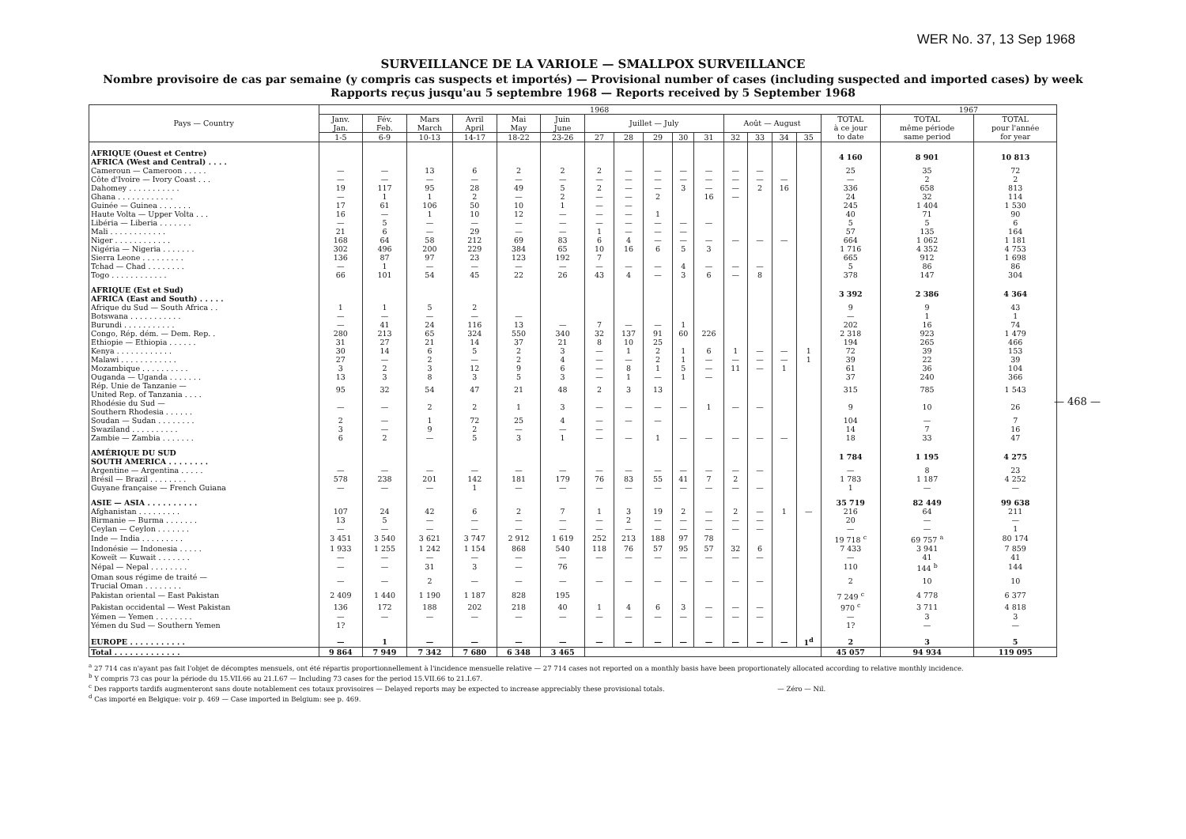WER No. 37, 13 Sep 1968
SURVEILLANCE DE LA VARIOLE — SMALLPOX SURVEILLANCE
Nombre provisoire de cas par semaine (y compris cas suspects et importés) — Provisional number of cases (including suspected and imported cases) by week
Rapports reçus jusqu'au 5 septembre 1968 — Reports received by 5 September 1968
| Pays — Country | 1968 | | | | | | | | | | | | | | | | 1967 | |
| --- | --- | --- | --- | --- | --- | --- | --- | --- | --- | --- | --- | --- | --- | --- | --- | --- | --- | --- |
| | Janv. Jan. | Fév. Feb. | Mars March | Avril April | Mai May | Juin June | Juillet — July | | | | | Août — August | | | | TOTAL à ce jour to date | TOTAL même période same period | TOTAL pour l'année for year |
| | 1-5 | 6-9 | 10-13 | 14-17 | 18-22 | 23-26 | 27 | 28 | 29 | 30 | 31 | 32 | 33 | 34 | 35 | | | |
| AFRIQUE (Ouest et Centre) AFRICA (West and Central) . . . . | | | | | | | | | | | | | | | | 4 160 | 8 901 | 10 813 |
| Cameroun — Cameroon . . . . . | — | — | 13 | 6 | 2 | 2 | 2 | — | — | — | — | — | — | | | 25 | 35 | 72 |
| Côte d'Ivoire — Ivory Coast . . . | — | — | — | — | — | — | — | — | — | — | — | — | — | — | | — | 2 | 2 |
| Dahomey . . . . . . . . . . . | 19 | 117 | 95 | 28 | 49 | 5 | 2 | — | — | 3 | — | — | 2 | 16 | | 336 | 658 | 813 |
| Ghana . . . . . . . . . . . . | — | 1 | 1 | 2 | — | 2 | — | — | 2 | | 16 | — | | | | 24 | 32 | 114 |
| Guinée — Guinea . . . . . . . | 17 | 61 | 106 | 50 | 10 | 1 | — | — | | | | | | | | 245 | 1 404 | 1 530 |
| Haute Volta — Upper Volta . . . | 16 | — | 1 | 10 | 12 | — | — | — | 1 | | | | | | | 40 | 71 | 90 |
| Libéria — Liberia . . . . . . . | — | 5 | — | — | — | — | — | — | — | — | — | | | | | 5 | 5 | 6 |
| Mali . . . . . . . . . . . . | 21 | 6 | — | 29 | — | — | 1 | — | — | — | | | | | | 57 | 135 | 164 |
| Niger . . . . . . . . . . . . | 168 | 64 | 58 | 212 | 69 | 83 | 6 | 4 | — | — | — | — | — | — | | 664 | 1 062 | 1 181 |
| Nigéria — Nigeria . . . . . . . | 302 | 496 | 200 | 229 | 384 | 65 | 10 | 16 | 6 | 5 | 3 | | | | | 1 716 | 4 352 | 4 753 |
| Sierra Leone . . . . . . . . . | 136 | 87 | 97 | 23 | 123 | 192 | 7 | | | | | | | | | 665 | 912 | 1 698 |
| Tchad — Chad . . . . . . . . | — | 1 | — | — | — | — | — | — | — | 4 | — | — | — | | | 5 | 86 | 86 |
| Togo . . . . . . . . . . . . | 66 | 101 | 54 | 45 | 22 | 26 | 43 | 4 | — | 3 | 6 | — | 8 | | | 378 | 147 | 304 |
| AFRIQUE (Est et Sud) AFRICA (East and South) . . . . . | | | | | | | | | | | | | | | | 3 392 | 2 386 | 4 364 |
| Afrique du Sud — South Africa . . | 1 | 1 | 5 | 2 | | | | | | | | | | | | 9 | 9 | 43 |
| Botswana . . . . . . . . . . . | — | — | — | — | — | | | | | | | | | | | — | 1 | 1 |
| Burundi . . . . . . . . . . . | — | 41 | 24 | 116 | 13 | — | 7 | — | — | 1 | | | | | | 202 | 16 | 74 |
| Congo, Rép. dém. — Dem. Rep. . | 280 | 213 | 65 | 324 | 550 | 340 | 32 | 137 | 91 | 60 | 226 | | | | | 2 318 | 923 | 1 479 |
| Ethiopie — Ethiopia . . . . . . | 31 | 27 | 21 | 14 | 37 | 21 | 8 | 10 | 25 | | | | | | | 194 | 265 | 466 |
| Kenya . . . . . . . . . . . . | 30 | 14 | 6 | 5 | 2 | 3 | — | 1 | 2 | 1 | 6 | 1 | — | — | 1 | 72 | 39 | 153 |
| Malawi . . . . . . . . . . . . | 27 | — | 2 | — | 2 | 4 | — | — | 2 | 1 | — | — | — | — | 1 | 39 | 22 | 39 |
| Mozambique . . . . . . . . . . | 3 | 2 | 3 | 12 | 9 | 6 | — | 8 | 1 | 5 | — | 11 | — | 1 | | 61 | 36 | 104 |
| Ouganda — Uganda . . . . . . . | 13 | 3 | 8 | 3 | 5 | 3 | — | 1 | — | 1 | — | | | | | 37 | 240 | 366 |
| Rép. Unie de Tanzanie — United Rep. of Tanzania . . . . | 95 | 32 | 54 | 47 | 21 | 48 | 2 | 3 | 13 | | | | | | | 315 | 785 | 1 543 |
| Rhodésie du Sud — Southern Rhodesia . . . . . . | — | — | 2 | 2 | 1 | 3 | — | — | — | — | 1 | — | — | | | 9 | 10 | 26 |
| Soudan — Sudan . . . . . . . . | 2 | — | 1 | 72 | 25 | 4 | — | — | — | | | | | | | 104 | — | 7 |
| Swaziland . . . . . . . . . . | 3 | — | 9 | 2 | — | — | — | | | | | | | | | 14 | 7 | 16 |
| Zambie — Zambia . . . . . . . | 6 | 2 | — | 5 | 3 | 1 | — | — | 1 | — | — | — | — | — | | 18 | 33 | 47 |
| AMÉRIQUE DU SUD SOUTH AMERICA . . . . . . . . | | | | | | | | | | | | | | | | 1 784 | 1 195 | 4 275 |
| Argentine — Argentina . . . . . | — | — | — | — | — | — | — | — | — | — | — | — | — | | | — | 8 | 23 |
| Brésil — Brazil . . . . . . . . | 578 | 238 | 201 | 142 | 181 | 179 | 76 | 83 | 55 | 41 | 7 | 2 | | | | 1 783 | 1 187 | 4 252 |
| Guyane française — French Guiana | — | — | — | 1 | — | — | — | — | — | — | — | — | — | | | 1 | — | — |
| ASIE — ASIA . . . . . . . . . . | | | | | | | | | | | | | | | | 35 719 | 82 449 | 99 638 |
| Afghanistan . . . . . . . . . | 107 | 24 | 42 | 6 | 2 | 7 | 1 | 3 | 19 | 2 | — | 2 | — | 1 | — | 216 | 64 | 211 |
| Birmanie — Burma . . . . . . . | 13 | 5 | — | — | — | — | — | 2 | — | — | — | — | — | | | 20 | — | — |
| Ceylan — Ceylon . . . . . . . | — | — | — | — | — | — | — | — | — | — | — | — | — | | | — | — | 1 |
| Inde — India . . . . . . . . . | 3 451 | 3 540 | 3 621 | 3 747 | 2 912 | 1 619 | 252 | 213 | 188 | 97 | 78 | | | | | 19 718 <sup>c</sup> | 69 757 <sup>a</sup> | 80 174 |
| Indonésie — Indonesia . . . . . | 1 933 | 1 255 | 1 242 | 1 154 | 868 | 540 | 118 | 76 | 57 | 95 | 57 | 32 | 6 | | | 7 433 | 3 941 | 7 859 |
| Koweït — Kuwait . . . . . . . | — | — | — | — | — | — | — | — | — | — | — | — | — | | | — | 41 | 41 |
| Népal — Nepal . . . . . . . . | — | — | 31 | 3 | — | 76 | | | | | | | | | | 110 | 144 <sup>b</sup> | 144 |
| Oman sous régime de traité — Trucial Oman . . . . . . . . | — | — | 2 | — | — | — | — | — | — | — | — | — | — | | | 2 | 10 | 10 |
| Pakistan oriental — East Pakistan | 2 409 | 1 440 | 1 190 | 1 187 | 828 | 195 | | | | | | | | | | 7 249 <sup>c</sup> | 4 778 | 6 377 |
| Pakistan occidental — West Pakistan | 136 | 172 | 188 | 202 | 218 | 40 | 1 | 4 | 6 | 3 | — | — | — | | | 970 <sup>c</sup> | 3 711 | 4 818 |
| Yémen — Yemen . . . . . . . . | — | — | — | — | — | — | — | — | — | — | — | — | — | | | — | 3 | 3 |
| Yémen du Sud — Southern Yemen | 1? | | | | | | | | | | | | | | | 1? | — | — |
| EUROPE . . . . . . . . . . . | — | 1 | — | — | — | — | — | — | — | — | — | — | — | — | 1<sup>d</sup> | 2 | 3 | 5 |
| Total . . . . . . . . . . . . . | 9 864 | 7 949 | 7 342 | 7 680 | 6 348 | 3 465 | | | | | | | | | | 45 057 | 94 934 | 119 095 |
— 468 —
<sup>a</sup> 27 714 cas n'ayant pas fait l'objet de décomptes mensuels, ont été répartis proportionnellement à l'incidence mensuelle relative — 27 714 cases not reported on a monthly basis have been proportionately allocated according to relative monthly incidence.
<sup>b</sup> Y compris 73 cas pour la période du 15.VII.66 au 21.I.67 — Including 73 cases for the period 15.VII.66 to 21.I.67.
<sup>c</sup> Des rapports tardifs augmenteront sans doute notablement ces totaux provisoires — Delayed reports may be expected to increase appreciably these provisional totals. — Zéro — Nil.
<sup>d</sup> Cas importé en Belgique: voir p. 469 — Case imported in Belgium: see p. 469.